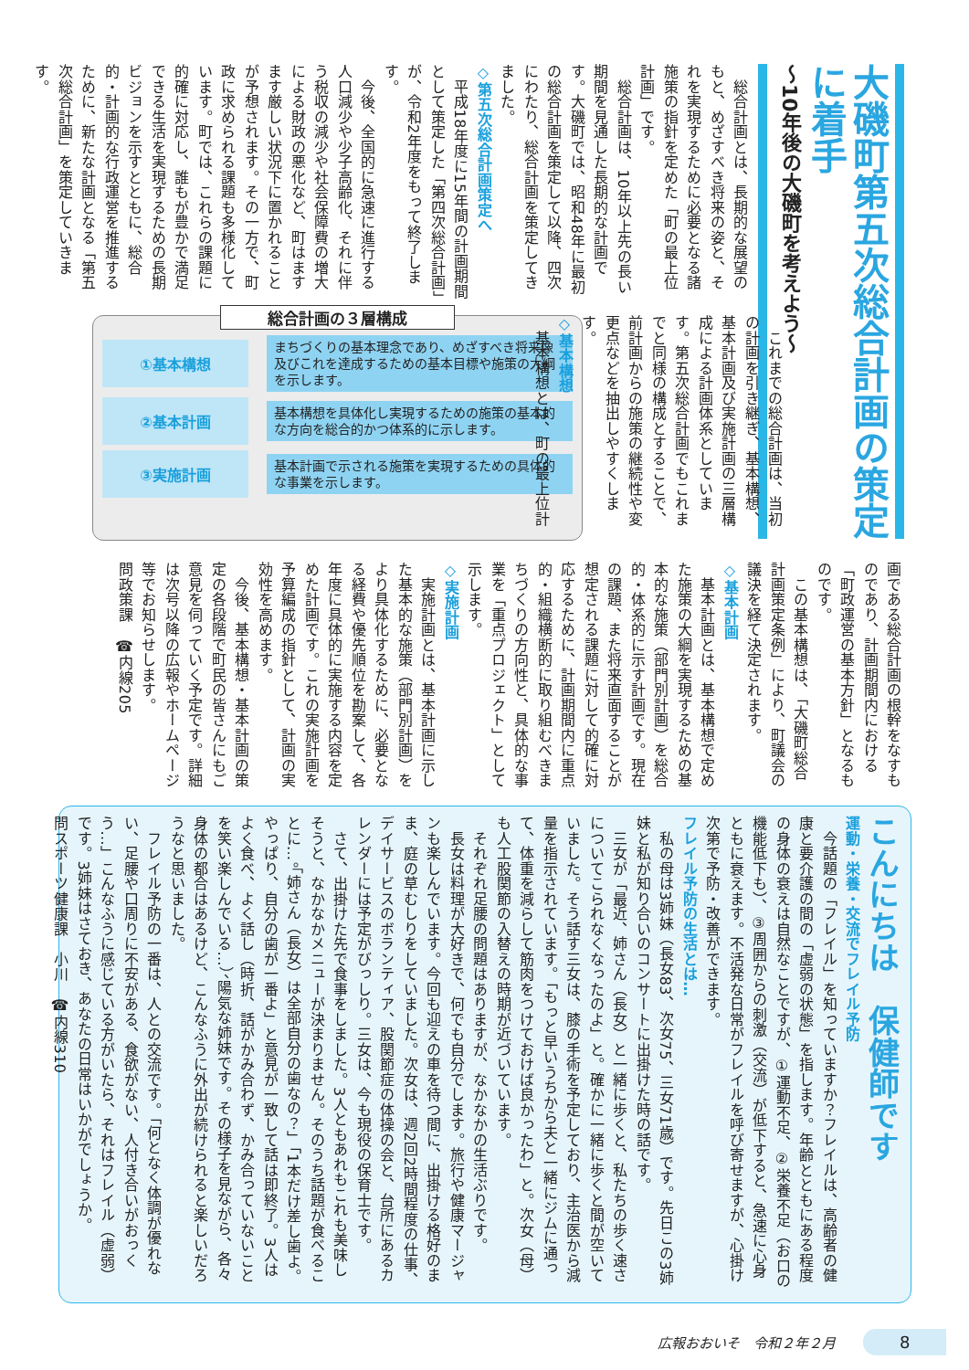大磯町第五次総合計画の策定に着手
〜10年後の大磯町を考えよう〜
　総合計画とは、長期的な展望のもと、めざすべき将来の姿と、それを実現するために必要となる諸施策の指針を定めた「町の最上位計画」です。
　総合計画は、10年以上先の長い期間を見通した長期的な計画です。大磯町では、昭和48年に最初の総合計画を策定して以降、四次にわたり、総合計画を策定してきました。
◇第五次総合計画策定へ
　平成18年度に15年間の計画期間として策定した「第四次総合計画」が、令和2年度をもって終了します。
　今後、全国的に急速に進行する人口減少や少子高齢化、それに伴う税収の減少や社会保障費の増大による財政の悪化など、町はますます厳しい状況下に置かれることが予想されます。その一方で、町政に求められる課題も多様化しています。町では、これらの課題に的確に対応し、誰もが豊かで満足できる生活を実現するための長期ビジョンを示すとともに、総合的・計画的な行政運営を推進するために、新たな計画となる「第五次総合計画」を策定していきます。
　これまでの総合計画は、当初の計画を引き継ぎ、基本構想、基本計画及び実施計画の三層構成による計画体系としています。第五次総合計画でもこれまでと同様の構成とすることで、前計画からの施策の継続性や変更点などを抽出しやすくします。
◇基本構想
　基本構想とは、町の最上位計
総合計画の３層構成
①基本構想
まちづくりの基本理念であり、めざすべき将来像及びこれを達成するための基本目標や施策の大綱を示します。
②基本計画
基本構想を具体化し実現するための施策の基本的な方向を総合的かつ体系的に示します。
③実施計画
基本計画で示される施策を実現するための具体的な事業を示します。
画である総合計画の根幹をなすものであり、計画期間内における「町政運営の基本方針」となるものです。
　この基本構想は、「大磯町総合計画策定条例」により、町議会の議決を経て決定されます。
◇基本計画
　基本計画とは、基本構想で定めた施策の大綱を実現するための基本的な施策（部門別計画）を総合的・体系的に示す計画です。現在の課題、また将来直面することが想定される課題に対して的確に対応するために、計画期間内に重点的・組織横断的に取り組むべきまちづくりの方向性と、具体的な事業を「重点プロジェクト」として示します。
◇実施計画
　実施計画とは、基本計画に示した基本的な施策（部門別計画）をより具体化するために、必要となる経費や優先順位を勘案して、各年度に具体的に実施する内容を定めた計画です。これの実施計画を予算編成の指針として、計画の実効性を高めます。
　今後、基本構想・基本計画の策定の各段階で町民の皆さんにもご意見を伺っていく予定です。詳細は次号以降の広報やホームページ等でお知らせします。
問政策課　☎内線205
こんにちは　保健師です
運動・栄養・交流でフレイル予防
　今話題の「フレイル」を知っていますか？フレイルは、高齢者の健康と要介護の間の「虚弱の状態」を指します。年齢とともにある程度の身体の衰えは自然なことですが、①運動不足、②栄養不足（お口の機能低下も）、③周囲からの刺激（交流）が低下すると、急速に心身ともに衰えます。不活発な日常がフレイルを呼び寄せますが、心掛け次第で予防・改善ができます。
フレイル予防の生活とは…
　私の母は3姉妹（長女83、次女75、三女71歳）です。先日この3姉妹と私が知り合いのコンサートに出掛けた時の話です。
　三女が「最近、姉さん（長女）と一緒に歩くと、私たちの歩く速さについてこられなくなったのよ」と。確かに一緒に歩くと間が空いていました。そう話す三女は、膝の手術を予定しており、主治医から減量を指示されています。「もっと早いうちから夫と一緒にジムに通って、体重を減らして筋肉をつけておけば良かったわ」と。次女（母）も人工股関節の入替えの時期が近づいています。
　それぞれ足腰の問題はありますが、なかなかの生活ぶりです。
　長女は料理が大好きで、何でも自分でします。旅行や健康マージャンも楽しんでいます。今回も迎えの車を待つ間に、出掛ける格好のまま、庭の草むしりをしていました。次女は、週2回2時間程度の仕事、デイサービスのボランティア、股関節症の体操の会と、台所にあるカレンダーには予定がびっしり。三女は、今も現役の保育士です。
　さて、出掛けた先で食事をしました。3人ともあれもこれも美味しそうと、なかなかメニューが決まりません。そのうち話題が食べることに…。「姉さん（長女）は全部自分の歯なの？」「1本だけ差し歯よ。やっぱり、自分の歯が一番よ」と意見が一致して話は即終了。3人はよく食べ、よく話し（時折、話がかみ合わず、かみ合っていないことを笑い楽しんでいる…）、陽気な姉妹です。その様子を見ながら、各々身体の都合はあるけど、こんなふうに外出が続けられると楽しいだろうなと思いました。
　フレイル予防の一番は、人との交流です。「何となく体調が優れない、足腰や口周りに不安がある、食欲がない、人付き合いがおっくう…」こんなふうに感じている方がいたら、それはフレイル（虚弱）です。3姉妹はさておき、あなたの日常はいかがでしょうか。
問スポーツ健康課　小川　☎内線310
広報おおいそ　令和２年２月 8